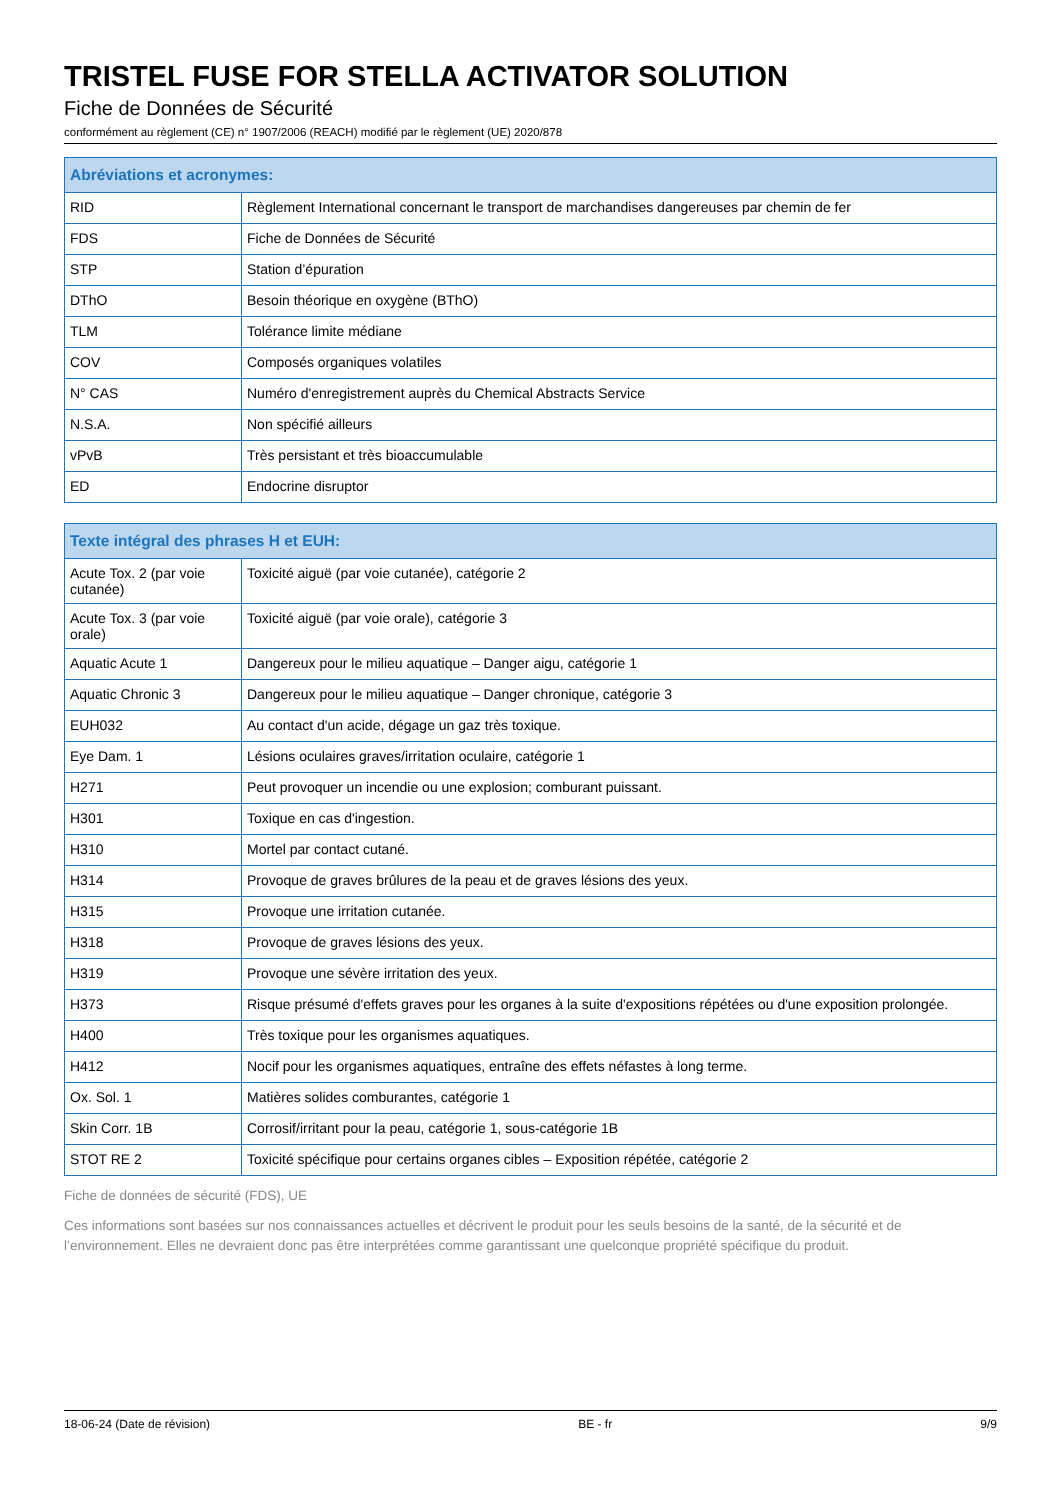TRISTEL FUSE FOR STELLA ACTIVATOR SOLUTION
Fiche de Données de Sécurité
conformément au règlement (CE) n° 1907/2006 (REACH) modifié par le règlement (UE) 2020/878
| Abréviations et acronymes: | |
| --- | --- |
| RID | Règlement International concernant le transport de marchandises dangereuses par chemin de fer |
| FDS | Fiche de Données de Sécurité |
| STP | Station d’épuration |
| DThO | Besoin théorique en oxygène (BThO) |
| TLM | Tolérance limite médiane |
| COV | Composés organiques volatiles |
| N° CAS | Numéro d'enregistrement auprès du Chemical Abstracts Service |
| N.S.A. | Non spécifié ailleurs |
| vPvB | Très persistant et très bioaccumulable |
| ED | Endocrine disruptor |
| Texte intégral des phrases H et EUH: | |
| --- | --- |
| Acute Tox. 2 (par voie cutanée) | Toxicité aiguë (par voie cutanée), catégorie 2 |
| Acute Tox. 3 (par voie orale) | Toxicité aiguë (par voie orale), catégorie 3 |
| Aquatic Acute 1 | Dangereux pour le milieu aquatique – Danger aigu, catégorie 1 |
| Aquatic Chronic 3 | Dangereux pour le milieu aquatique – Danger chronique, catégorie 3 |
| EUH032 | Au contact d'un acide, dégage un gaz très toxique. |
| Eye Dam. 1 | Lésions oculaires graves/irritation oculaire, catégorie 1 |
| H271 | Peut provoquer un incendie ou une explosion; comburant puissant. |
| H301 | Toxique en cas d'ingestion. |
| H310 | Mortel par contact cutané. |
| H314 | Provoque de graves brûlures de la peau et de graves lésions des yeux. |
| H315 | Provoque une irritation cutanée. |
| H318 | Provoque de graves lésions des yeux. |
| H319 | Provoque une sévère irritation des yeux. |
| H373 | Risque présumé d'effets graves pour les organes à la suite d'expositions répétées ou d'une exposition prolongée. |
| H400 | Très toxique pour les organismes aquatiques. |
| H412 | Nocif pour les organismes aquatiques, entraîne des effets néfastes à long terme. |
| Ox. Sol. 1 | Matières solides comburantes, catégorie 1 |
| Skin Corr. 1B | Corrosif/irritant pour la peau, catégorie 1, sous-catégorie 1B |
| STOT RE 2 | Toxicité spécifique pour certains organes cibles – Exposition répétée, catégorie 2 |
Fiche de données de sécurité (FDS), UE
Ces informations sont basées sur nos connaissances actuelles et décrivent le produit pour les seuls besoins de la santé, de la sécurité et de l’environnement. Elles ne devraient donc pas être interprétées comme garantissant une quelconque propriété spécifique du produit.
18-06-24 (Date de révision) BE - fr 9/9